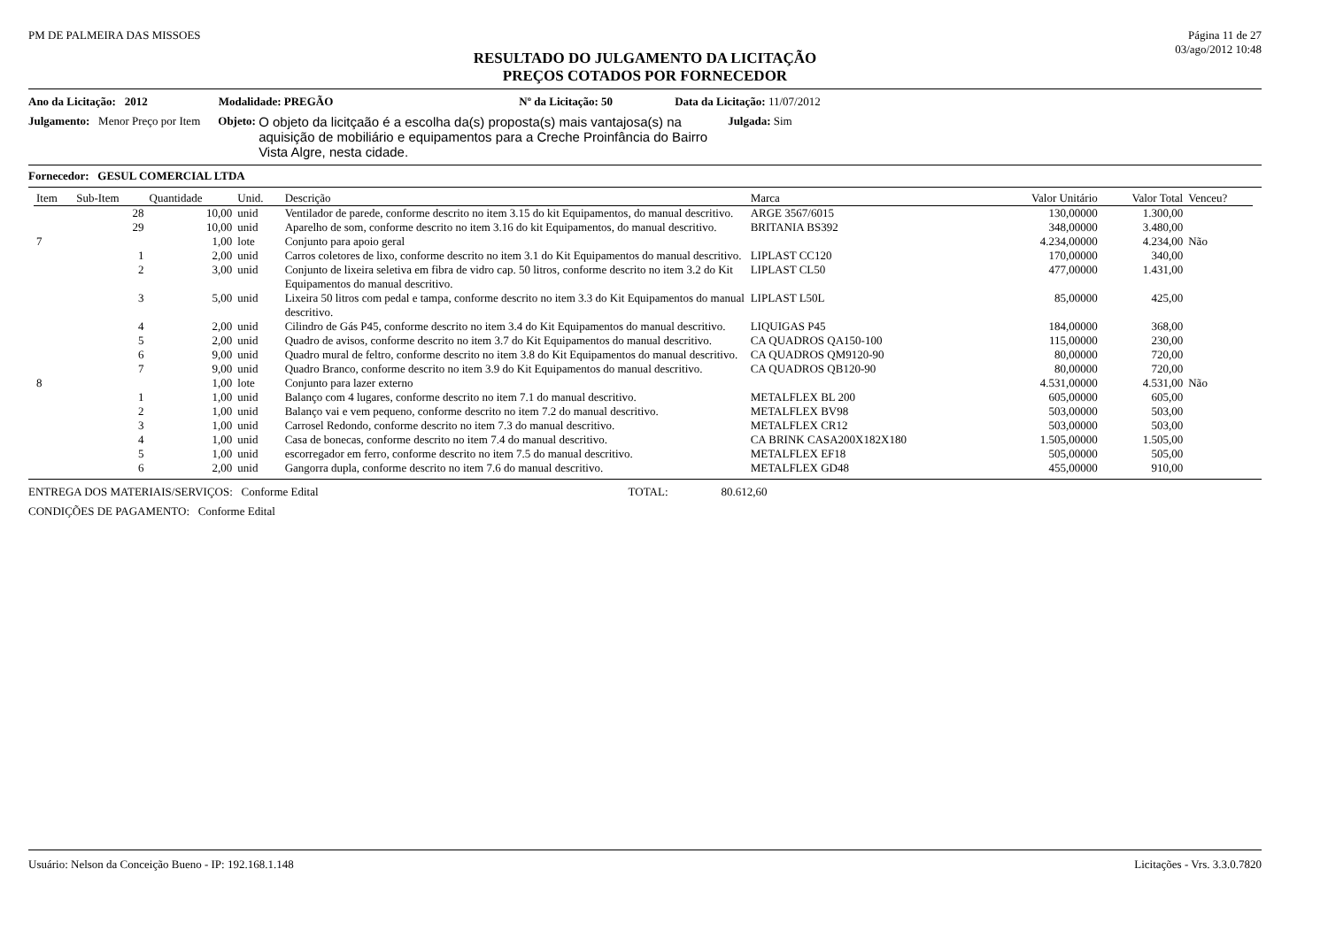PM DE PALMEIRA DAS MISSOES Página 11 de 27
03/ago/2012 10:48
RESULTADO DO JULGAMENTO DA LICITAÇÃO
PREÇOS COTADOS POR FORNECEDOR
Ano da Licitação: 2012 Modalidade: PREGÃO Nº da Licitação: 50 Data da Licitação: 11/07/2012
Julgamento: Menor Preço por Item Objeto: O objeto da licitçaão é a escolha da(s) proposta(s) mais vantajosa(s) na aquisição de mobiliário e equipamentos para a Creche Proinfância do Bairro Vista Algre, nesta cidade. Julgada: Sim
Fornecedor: GESUL COMERCIAL LTDA
| Item | Sub-Item | Quantidade | Unid. | Descrição | Marca | Valor Unitário | Valor Total | Venceu? |
| --- | --- | --- | --- | --- | --- | --- | --- | --- |
| | 28 | 10,00 | unid | Ventilador de parede, conforme descrito no item 3.15 do kit Equipamentos, do manual descritivo. | ARGE 3567/6015 | 130,00000 | 1.300,00 | |
| | 29 | 10,00 | unid | Aparelho de som, conforme descrito no item 3.16 do kit Equipamentos, do manual descritivo. | BRITANIA BS392 | 348,00000 | 3.480,00 | |
| 7 | | 1,00 | lote | Conjunto para apoio geral | | 4.234,00000 | 4.234,00 | Não |
| | 1 | 2,00 | unid | Carros coletores de lixo, conforme descrito no item 3.1 do Kit Equipamentos do manual descritivo. | LIPLAST CC120 | 170,00000 | 340,00 | |
| | 2 | 3,00 | unid | Conjunto de lixeira seletiva em fibra de vidro cap. 50 litros, conforme descrito no item 3.2 do Kit Equipamentos do manual descritivo. | LIPLAST CL50 | 477,00000 | 1.431,00 | |
| | 3 | 5,00 | unid | Lixeira 50 litros com pedal e tampa, conforme descrito no item 3.3 do Kit Equipamentos do manual descritivo. | LIPLAST L50L | 85,00000 | 425,00 | |
| | 4 | 2,00 | unid | Cilindro de Gás P45, conforme descrito no item 3.4 do Kit Equipamentos do manual descritivo. | LIQUIGAS P45 | 184,00000 | 368,00 | |
| | 5 | 2,00 | unid | Quadro de avisos, conforme descrito no item 3.7 do Kit Equipamentos do manual descritivo. | CA QUADROS QA150-100 | 115,00000 | 230,00 | |
| | 6 | 9,00 | unid | Quadro mural de feltro, conforme descrito no item 3.8 do Kit Equipamentos do manual descritivo. | CA QUADROS QM9120-90 | 80,00000 | 720,00 | |
| | 7 | 9,00 | unid | Quadro Branco, conforme descrito no item 3.9 do Kit Equipamentos do manual descritivo. | CA QUADROS QB120-90 | 80,00000 | 720,00 | |
| 8 | | 1,00 | lote | Conjunto para lazer externo | | 4.531,00000 | 4.531,00 | Não |
| | 1 | 1,00 | unid | Balanço com 4 lugares, conforme descrito no item 7.1 do manual descritivo. | METALFLEX BL 200 | 605,00000 | 605,00 | |
| | 2 | 1,00 | unid | Balanço vai e vem pequeno, conforme descrito no item 7.2 do manual descritivo. | METALFLEX BV98 | 503,00000 | 503,00 | |
| | 3 | 1,00 | unid | Carrosel Redondo, conforme descrito no item 7.3 do manual descritivo. | METALFLEX CR12 | 503,00000 | 503,00 | |
| | 4 | 1,00 | unid | Casa de bonecas, conforme descrito no item 7.4 do manual descritivo. | CA BRINK CASA200X182X180 | 1.505,00000 | 1.505,00 | |
| | 5 | 1,00 | unid | escorregador em ferro, conforme descrito no item 7.5 do manual descritivo. | METALFLEX EF18 | 505,00000 | 505,00 | |
| | 6 | 2,00 | unid | Gangorra dupla, conforme descrito no item 7.6 do manual descritivo. | METALFLEX GD48 | 455,00000 | 910,00 | |
ENTREGA DOS MATERIAIS/SERVIÇOS: Conforme Edital TOTAL: 80.612,60
CONDIÇÕES DE PAGAMENTO: Conforme Edital
Usuário: Nelson da Conceição Bueno - IP: 192.168.1.148 Licitações - Vrs. 3.3.0.7820